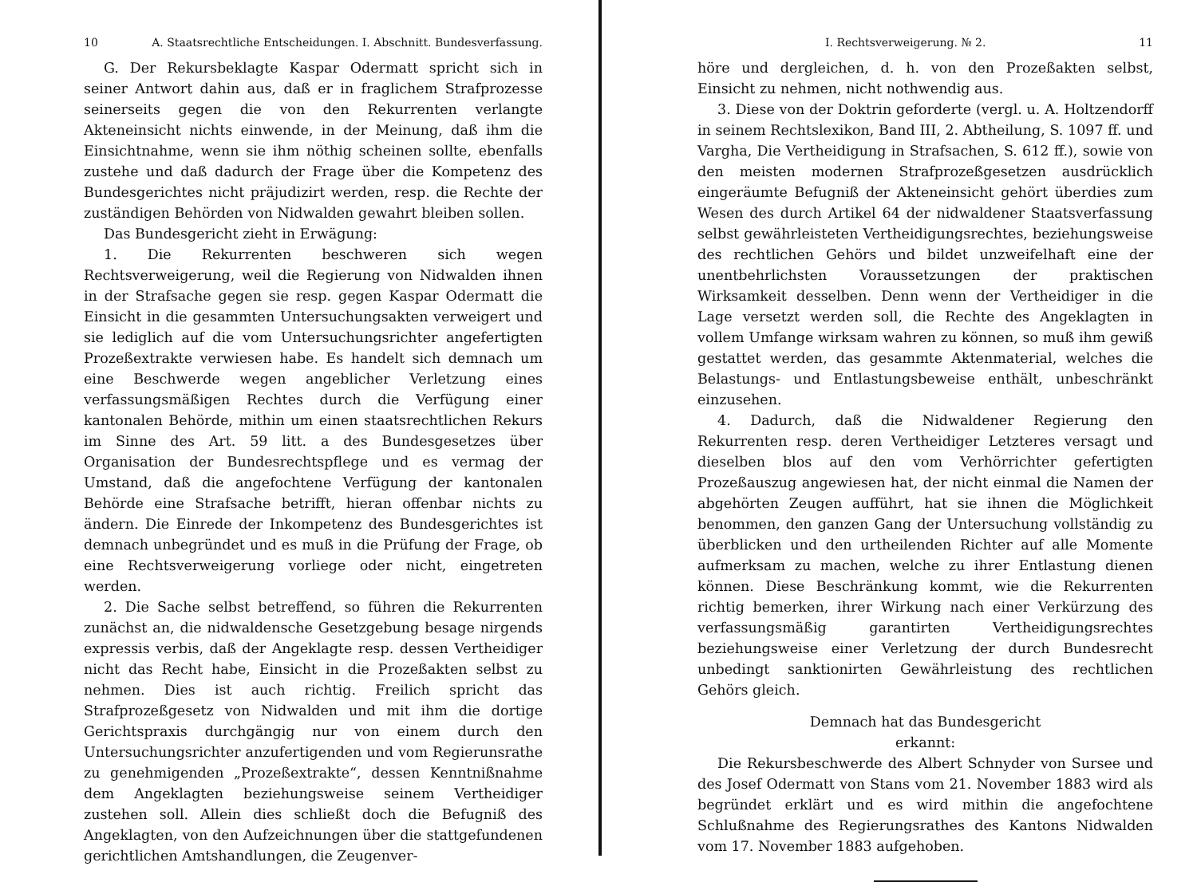10 A. Staatsrechtliche Entscheidungen. I. Abschnitt. Bundesverfassung.
G. Der Rekursbeklagte Kaspar Odermatt spricht sich in seiner Antwort dahin aus, daß er in fraglichem Strafprozesse seinerseits gegen die von den Rekurrenten verlangte Akteneinsicht nichts einwende, in der Meinung, daß ihm die Einsichtnahme, wenn sie ihm nöthig scheinen sollte, ebenfalls zustehe und daß dadurch der Frage über die Kompetenz des Bundesgerichtes nicht präjudizirt werden, resp. die Rechte der zuständigen Behörden von Nidwalden gewahrt bleiben sollen.
Das Bundesgericht zieht in Erwägung:
1. Die Rekurrenten beschweren sich wegen Rechtsverweigerung, weil die Regierung von Nidwalden ihnen in der Strafsache gegen sie resp. gegen Kaspar Odermatt die Einsicht in die gesammten Untersuchungsakten verweigert und sie lediglich auf die vom Untersuchungsrichter angefertigten Prozeßextrakte verwiesen habe. Es handelt sich demnach um eine Beschwerde wegen angeblicher Verletzung eines verfassungsmäßigen Rechtes durch die Verfügung einer kantonalen Behörde, mithin um einen staatsrechtlichen Rekurs im Sinne des Art. 59 litt. a des Bundesgesetzes über Organisation der Bundesrechtspflege und es vermag der Umstand, daß die angefochtene Verfügung der kantonalen Behörde eine Strafsache betrifft, hieran offenbar nichts zu ändern. Die Einrede der Inkompetenz des Bundesgerichtes ist demnach unbegründet und es muß in die Prüfung der Frage, ob eine Rechtsverweigerung vorliege oder nicht, eingetreten werden.
2. Die Sache selbst betreffend, so führen die Rekurrenten zunächst an, die nidwaldensche Gesetzgebung besage nirgends expressis verbis, daß der Angeklagte resp. dessen Vertheidiger nicht das Recht habe, Einsicht in die Prozeßakten selbst zu nehmen. Dies ist auch richtig. Freilich spricht das Strafprozeßgesetz von Nidwalden und mit ihm die dortige Gerichtspraxis durchgängig nur von einem durch den Untersuchungsrichter anzufertigenden und vom Regierunsrathe zu genehmigenden „Prozeßextrakte“, dessen Kenntnißnahme dem Angeklagten beziehungsweise seinem Vertheidiger zustehen soll. Allein dies schließt doch die Befugniß des Angeklagten, von den Aufzeichnungen über die stattgefundenen gerichtlichen Amtshandlungen, die Zeugenver-
I. Rechtsverweigerung. № 2. 11
höre und dergleichen, d. h. von den Prozeßakten selbst, Einsicht zu nehmen, nicht nothwendig aus.
3. Diese von der Doktrin geforderte (vergl. u. A. Holtzendorff in seinem Rechtslexikon, Band III, 2. Abtheilung, S. 1097 ff. und Vargha, Die Vertheidigung in Strafsachen, S. 612 ff.), sowie von den meisten modernen Strafprozeßgesetzen ausdrücklich eingeräumte Befugniß der Akteneinsicht gehört überdies zum Wesen des durch Artikel 64 der nidwaldener Staatsverfassung selbst gewährleisteten Vertheidigungsrechtes, beziehungsweise des rechtlichen Gehörs und bildet unzweifelhaft eine der unentbehrlichsten Voraussetzungen der praktischen Wirksamkeit desselben. Denn wenn der Vertheidiger in die Lage versetzt werden soll, die Rechte des Angeklagten in vollem Umfange wirksam wahren zu können, so muß ihm gewiß gestattet werden, das gesammte Aktenmaterial, welches die Belastungs- und Entlastungsbeweise enthält, unbeschränkt einzusehen.
4. Dadurch, daß die Nidwaldener Regierung den Rekurrenten resp. deren Vertheidiger Letzteres versagt und dieselben blos auf den vom Verhörrichter gefertigten Prozeßauszug angewiesen hat, der nicht einmal die Namen der abgehörten Zeugen aufführt, hat sie ihnen die Möglichkeit benommen, den ganzen Gang der Untersuchung vollständig zu überblicken und den urtheilenden Richter auf alle Momente aufmerksam zu machen, welche zu ihrer Entlastung dienen können. Diese Beschränkung kommt, wie die Rekurrenten richtig bemerken, ihrer Wirkung nach einer Verkürzung des verfassungsmäßig garantirten Vertheidigungsrechtes beziehungsweise einer Verletzung der durch Bundesrecht unbedingt sanktionirten Gewährleistung des rechtlichen Gehörs gleich.
Demnach hat das Bundesgericht
erkannt:
Die Rekursbeschwerde des Albert Schnyder von Sursee und des Josef Odermatt von Stans vom 21. November 1883 wird als begründet erklärt und es wird mithin die angefochtene Schlußnahme des Regierungsrathes des Kantons Nidwalden vom 17. November 1883 aufgehoben.